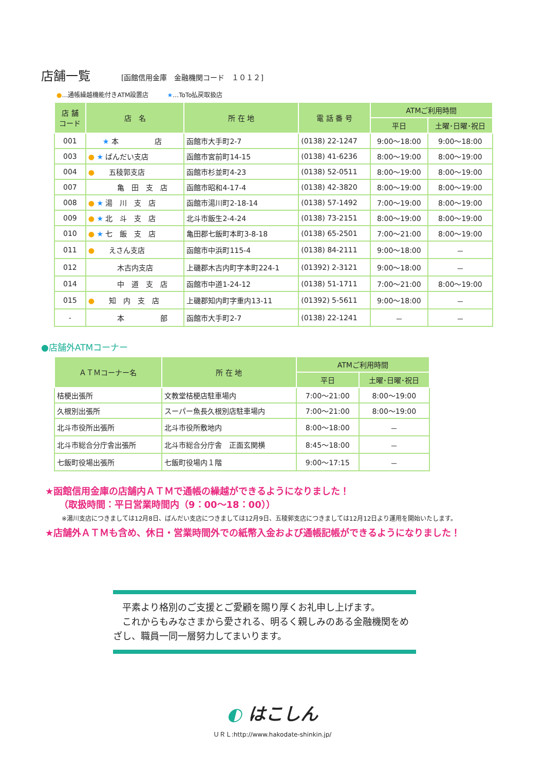店舗一覧
[函館信用金庫　金融機関コード　１０１２]
●…通帳繰越機能付きATM設置店　　　★…ToTo払戻取扱店
| 店 舗 コード | 店 名 | 所 在 地 | 電 話 番 号 | ATMご利用時間 | |
| --- | --- | --- | --- | --- | --- |
| | | | | 平日 | 土曜･日曜･祝日 |
| 001 | ★ 本 店 | 函館市大手町2-7 | (0138) 22-1247 | 9:00～18:00 | 9:00～18:00 |
| 003 | ● ★ ばんだい支店 | 函館市宮前町14-15 | (0138) 41-6236 | 8:00～19:00 | 8:00～19:00 |
| 004 | ● 五稜郭支店 | 函館市杉並町4-23 | (0138) 52-0511 | 8:00～19:00 | 8:00～19:00 |
| 007 | 亀 田 支 店 | 函館市昭和4-17-4 | (0138) 42-3820 | 8:00～19:00 | 8:00～19:00 |
| 008 | ● ★ 湯 川 支 店 | 函館市湯川町2-18-14 | (0138) 57-1492 | 7:00～19:00 | 8:00～19:00 |
| 009 | ● ★ 北 斗 支 店 | 北斗市飯生2-4-24 | (0138) 73-2151 | 8:00～19:00 | 8:00～19:00 |
| 010 | ● ★ 七 飯 支 店 | 亀田郡七飯町本町3-8-18 | (0138) 65-2501 | 7:00～21:00 | 8:00～19:00 |
| 011 | ● えさん支店 | 函館市中浜町115-4 | (0138) 84-2111 | 9:00～18:00 | － |
| 012 | 木古内支店 | 上磯郡木古内町字本町224-1 | (01392) 2-3121 | 9:00～18:00 | － |
| 014 | 中 道 支 店 | 函館市中道1-24-12 | (0138) 51-1711 | 7:00～21:00 | 8:00～19:00 |
| 015 | ● 知 内 支 店 | 上磯郡知内町字重内13-11 | (01392) 5-5611 | 9:00～18:00 | － |
| - | 本 部 | 函館市大手町2-7 | (0138) 22-1241 | － | － |
●店舗外ATMコーナー
| ＡＴＭコーナー名 | 所 在 地 | ATMご利用時間 | |
| --- | --- | --- | --- |
| | | 平日 | 土曜･日曜･祝日 |
| 桔梗出張所 | 文教堂桔梗店駐車場内 | 7:00～21:00 | 8:00～19:00 |
| 久根別出張所 | スーパー魚長久根別店駐車場内 | 7:00～21:00 | 8:00～19:00 |
| 北斗市役所出張所 | 北斗市役所敷地内 | 8:00～18:00 | － |
| 北斗市総合分庁舎出張所 | 北斗市総合分庁舎 正面玄関横 | 8:45～18:00 | － |
| 七飯町役場出張所 | 七飯町役場内１階 | 9:00～17:15 | － |
★函館信用金庫の店舗内ＡＴＭで通帳の繰越ができるようになりました！
　　（取扱時間：平日営業時間内（9：00～18：00））
※湯川支店につきましては12月8日、ばんだい支店につきましては12月9日、五稜郭支店につきましては12月12日より運用を開始いたします。
★店舗外ＡＴＭも含め、休日・営業時間外での紙幣入金および通帳記帳ができるようになりました！
　平素より格別のご支援とご愛顧を賜り厚くお礼申し上げます。
　これからもみなさまから愛される、明るく親しみのある金融機関をめざし、職員一同一層努力してまいります。
◐ はこしん
ＵＲＬ:http://www.hakodate-shinkin.jp/